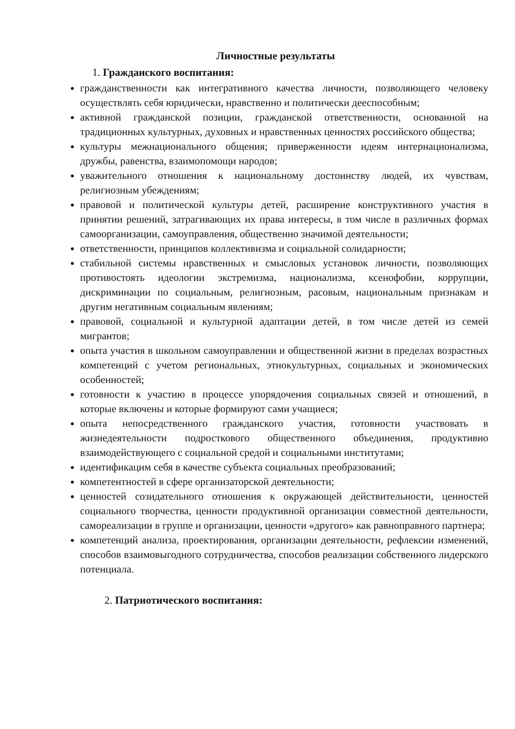Личностные результаты
1. Гражданского воспитания:
гражданственности как интегративного качества личности, позволяющего человеку осуществлять себя юридически, нравственно и политически дееспособным;
активной гражданской позиции, гражданской ответственности, основанной на традиционных культурных, духовных и нравственных ценностях российского общества;
культуры межнационального общения; приверженности идеям интернационализма, дружбы, равенства, взаимопомощи народов;
уважительного отношения к национальному достоинству людей, их чувствам, религиозным убеждениям;
правовой и политической культуры детей, расширение конструктивного участия в принятии решений, затрагивающих их права интересы, в том числе в различных формах самоорганизации, самоуправления, общественно значимой деятельности;
ответственности, принципов коллективизма и социальной солидарности;
стабильной системы нравственных и смысловых установок личности, позволяющих противостоять идеологии экстремизма, национализма, ксенофобии, коррупции, дискриминации по социальным, религиозным, расовым, национальным признакам и другим негативным социальным явлениям;
правовой, социальной и культурной адаптации детей, в том числе детей из семей мигрантов;
опыта участия в школьном самоуправлении и общественной жизни в пределах возрастных компетенций с учетом региональных, этнокультурных, социальных и экономических особенностей;
готовности к участию в процессе упорядочения социальных связей и отношений, в которые включены и которые формируют сами учащиеся;
опыта непосредственного гражданского участия, готовности участвовать в жизнедеятельности подросткового общественного объединения, продуктивно взаимодействующего с социальной средой и социальными институтами;
идентификацим себя в качестве субъекта социальных преобразований;
компетентностей в сфере организаторской деятельности;
ценностей созидательного отношения к окружающей действительности, ценностей социального творчества, ценности продуктивной организации совместной деятельности, самореализации в группе и организации, ценности «другого» как равноправного партнера;
компетенций анализа, проектирования, организации деятельности, рефлексии изменений, способов взаимовыгодного сотрудничества, способов реализации собственного лидерского потенциала.
2. Патриотического воспитания: